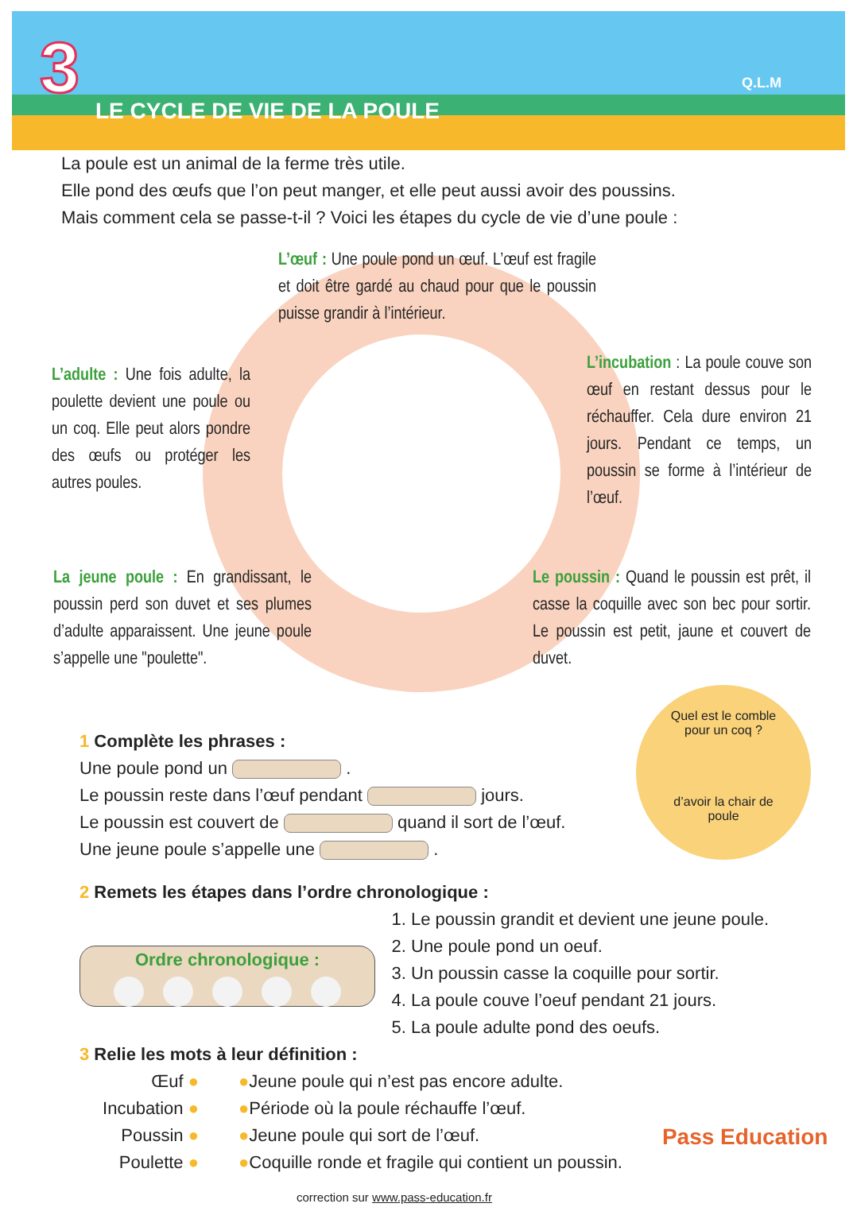3 Q.L.M
LE CYCLE DE VIE DE LA POULE
La poule est un animal de la ferme très utile.
Elle pond des œufs que l’on peut manger, et elle peut aussi avoir des poussins.
Mais comment cela se passe-t-il ? Voici les étapes du cycle de vie d’une poule :
L’œuf : Une poule pond un œuf. L’œuf est fragile et doit être gardé au chaud pour que le poussin puisse grandir à l’intérieur.
L’adulte : Une fois adulte, la poulette devient une poule ou un coq. Elle peut alors pondre des œufs ou protéger les autres poules.
L’incubation : La poule couve son œuf en restant dessus pour le réchauffer. Cela dure environ 21 jours. Pendant ce temps, un poussin se forme à l’intérieur de l’œuf.
La jeune poule : En grandissant, le poussin perd son duvet et ses plumes d’adulte apparaissent. Une jeune poule s’appelle une "poulette".
Le poussin : Quand le poussin est prêt, il casse la coquille avec son bec pour sortir. Le poussin est petit, jaune et couvert de duvet.
Quel est le comble pour un coq ?
d’avoir la chair de poule
1 Complète les phrases :
Une poule pond un .
Le poussin reste dans l’œuf pendant jours.
Le poussin est couvert de quand il sort de l’œuf.
Une jeune poule s’appelle une .
2 Remets les étapes dans l’ordre chronologique :
Ordre chronologique :
1. Le poussin grandit et devient une jeune poule.
2. Une poule pond un oeuf.
3. Un poussin casse la coquille pour sortir.
4. La poule couve l’oeuf pendant 21 jours.
5. La poule adulte pond des oeufs.
3 Relie les mots à leur définition :
Œuf ●
Incubation ●
Poussin ●
Poulette ●
●Jeune poule qui n’est pas encore adulte.
●Période où la poule réchauffe l’œuf.
●Jeune poule qui sort de l’œuf.
●Coquille ronde et fragile qui contient un poussin.
Pass Education
correction sur www.pass-education.fr